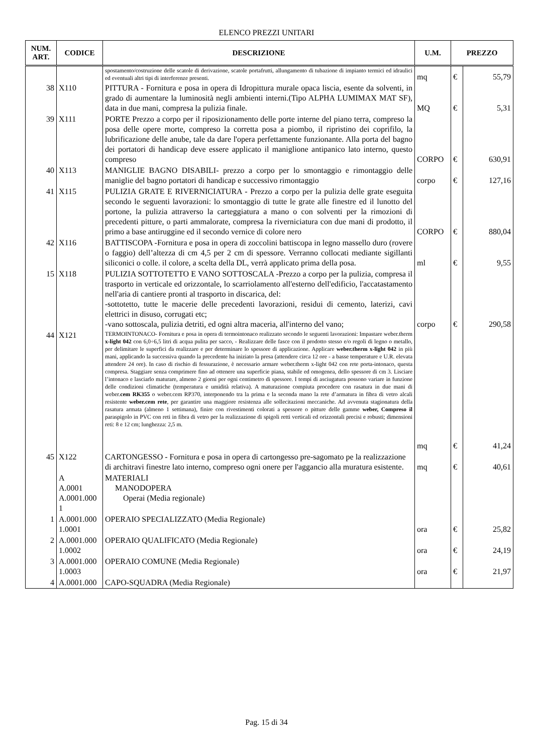ELENCO PREZZI UNITARI
| NUM. ART. | CODICE | DESCRIZIONE | U.M. | PREZZO | |
| --- | --- | --- | --- | --- | --- |
| | | spostamento/costruzione delle scatole di derivazione, scatole portafrutti, allungamento di tubazione di impianto termici ed idraulici ed eventuali altri tipi di interferenze presenti. | mq | € | 55,79 |
| 38 | X110 | PITTURA - Fornitura e posa in opera di Idropittura murale opaca liscia, esente da solventi, in grado di aumentare la luminosità negli ambienti interni.(Tipo ALPHA LUMIMAX MAT SF), data in due mani, compresa la pulizia finale. | MQ | € | 5,31 |
| 39 | X111 | PORTE Prezzo a corpo per il riposizionamento delle porte interne del piano terra, compreso la posa delle opere morte, compreso la corretta posa a piombo, il ripristino dei coprifilo, la lubrificazione delle anube, tale da dare l'opera perfettamente funzionante. Alla porta del bagno dei portatori di handicap deve essere applicato il maniglione antipanico lato interno, questo compreso | CORPO | € | 630,91 |
| 40 | X113 | MANIGLIE BAGNO DISABILI- prezzo a corpo per lo smontaggio e rimontaggio delle maniglie del bagno portatori di handicap e successivo rimontaggio | corpo | € | 127,16 |
| 41 | X115 | PULIZIA GRATE E RIVERNICIATURA - Prezzo a corpo per la pulizia delle grate eseguita secondo le seguenti lavorazioni: lo smontaggio di tutte le grate alle finestre ed il lunotto del portone, la pulizia attraverso la carteggiatura a mano o con solventi per la rimozioni di precedenti pitture, o parti ammalorate, compresa la riverniciatura con due mani di prodotto, il primo a base antiruggine ed il secondo vernice di colore nero | CORPO | € | 880,04 |
| 42 | X116 | BATTISCOPA -Fornitura e posa in opera di zoccolini battiscopa in legno massello duro (rovere o faggio) dell’altezza di cm 4,5 per 2 cm di spessore. Verranno collocati mediante sigillanti siliconici o colle. il colore, a scelta della DL, verrà applicato prima della posa. | ml | € | 9,55 |
| 15 | X118 | PULIZIA SOTTOTETTO E VANO SOTTOSCALA -Prezzo a corpo per la pulizia, compresa il trasporto in verticale ed orizzontale, lo scarriolamento all'esterno dell'edificio, l'accatastamento nell'aria di cantiere pronti al trasporto in discarica, del: -sottotetto, tutte le macerie delle precedenti lavorazioni, residui di cemento, laterizi, cavi elettrici in disuso, corrugati etc; -vano sottoscala, pulizia detriti, ed ogni altra maceria, all'interno del vano; | corpo | € | 290,58 |
| 44 | X121 | TERMOINTONACO- Fornitura e posa in opera di termointonaco realizzato secondo le seguenti lavorazioni: Impastare weber.therm x-light 042 con 6,0÷6,5 litri di acqua pulita per sacco, - Realizzare delle fasce con il prodotto stesso e/o regoli di legno o metallo, per delimitare le superfici da realizzare e per determinare lo spessore di applicazione. Applicare weber.therm x-light 042 in più mani, applicando la successiva quando la precedente ha iniziato la presa (attendere circa 12 ore - a basse temperature e U.R. elevata attendere 24 ore). In caso di rischio di fessurazione, è necessario armare weber.therm x-light 042 con rete porta-intonaco, questa compresa. Staggiare senza comprimere fino ad ottenere una superficie piana, stabile ed omogenea, dello spessore di cm 3. Lisciare l’intonaco e lasciarlo maturare, almeno 2 giorni per ogni centimetro di spessore. I tempi di asciugatura possono variare in funzione delle condizioni climatiche (temperatura e umidità relativa). A maturazione compiuta procedere con rasatura in due mani di weber. cem RK355 o weber.cem RP370, interponendo tra la prima e la seconda mano la rete d’armatura in fibra di vetro alcali resistente weber.cem rete , per garantire una maggiore resistenza alle sollecitazioni meccaniche. Ad avvenuta stagionatura della rasatura armata (almeno 1 settimana), finire con rivestimenti colorati a spessore o pitture delle gamme weber, Compreso il paraspigolo in PVC con reti in fibra di vetro per la realizzazione di spigoli retti verticali ed orizzontali precisi e robusti; dimensioni reti: 8 e 12 cm; lunghezza: 2,5 m. | mq | € | 41,24 |
| 45 | X122 | CARTONGESSO - Fornitura e posa in opera di cartongesso pre-sagomato pe la realizzazione di architravi finestre lato interno, compreso ogni onere per l'aggancio alla muratura esistente. | mq | € | 40,61 |
| | A A.0001 A.0001.000 1 | MATERIALI MANODOPERA Operai (Media regionale) | | | |
| 1 | A.0001.000 1.0001 | OPERAIO SPECIALIZZATO (Media Regionale) | ora | € | 25,82 |
| 2 | A.0001.000 1.0002 | OPERAIO QUALIFICATO (Media Regionale) | ora | € | 24,19 |
| 3 | A.0001.000 1.0003 | OPERAIO COMUNE (Media Regionale) | ora | € | 21,97 |
| 4 | A.0001.000 | CAPO-SQUADRA (Media Regionale) | | | |
Pag. 15 di 34